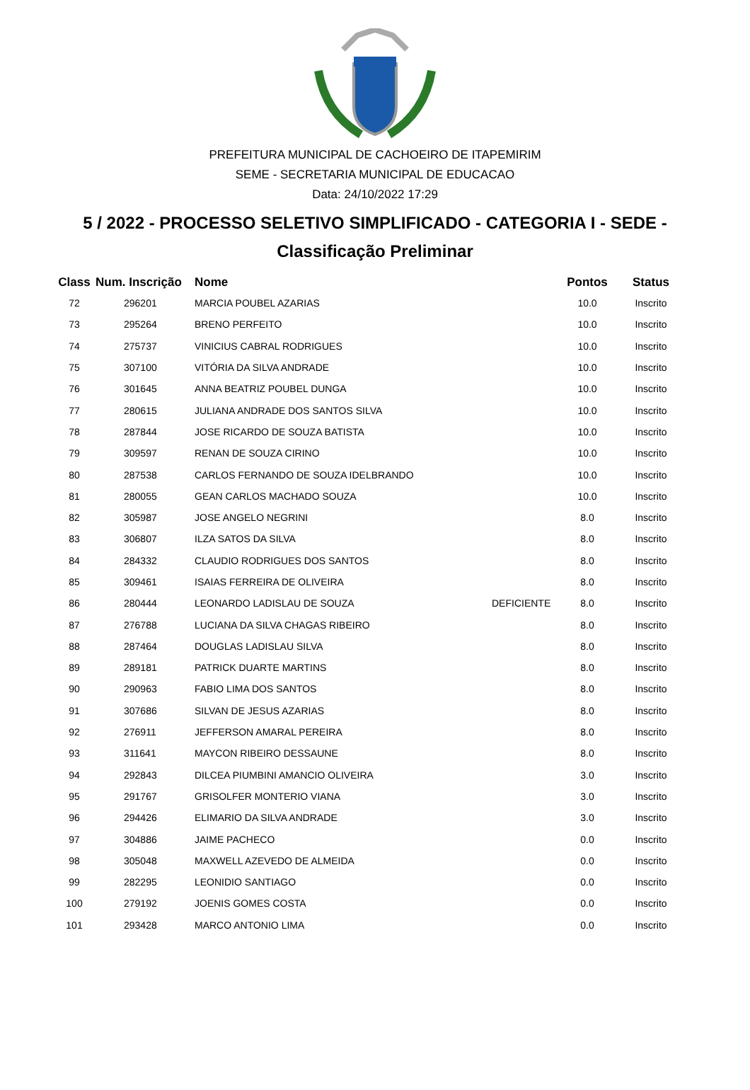PREFEITURA MUNICIPAL DE CACHOEIRO DE ITAPEMIRIM
SEME - SECRETARIA MUNICIPAL DE EDUCACAO
Data: 24/10/2022 17:29
5 / 2022 - PROCESSO SELETIVO SIMPLIFICADO - CATEGORIA I - SEDE -
Classificação Preliminar
| Class | Num. Inscrição | Nome | | Pontos | Status |
| --- | --- | --- | --- | --- | --- |
| 72 | 296201 | MARCIA POUBEL AZARIAS | | 10.0 | Inscrito |
| 73 | 295264 | BRENO PERFEITO | | 10.0 | Inscrito |
| 74 | 275737 | VINICIUS CABRAL RODRIGUES | | 10.0 | Inscrito |
| 75 | 307100 | VITÓRIA DA SILVA ANDRADE | | 10.0 | Inscrito |
| 76 | 301645 | ANNA BEATRIZ POUBEL DUNGA | | 10.0 | Inscrito |
| 77 | 280615 | JULIANA ANDRADE DOS SANTOS SILVA | | 10.0 | Inscrito |
| 78 | 287844 | JOSE RICARDO DE SOUZA BATISTA | | 10.0 | Inscrito |
| 79 | 309597 | RENAN DE SOUZA CIRINO | | 10.0 | Inscrito |
| 80 | 287538 | CARLOS FERNANDO DE SOUZA IDELBRANDO | | 10.0 | Inscrito |
| 81 | 280055 | GEAN CARLOS MACHADO SOUZA | | 10.0 | Inscrito |
| 82 | 305987 | JOSE ANGELO NEGRINI | | 8.0 | Inscrito |
| 83 | 306807 | ILZA SATOS DA SILVA | | 8.0 | Inscrito |
| 84 | 284332 | CLAUDIO RODRIGUES DOS SANTOS | | 8.0 | Inscrito |
| 85 | 309461 | ISAIAS FERREIRA DE OLIVEIRA | | 8.0 | Inscrito |
| 86 | 280444 | LEONARDO LADISLAU DE SOUZA | DEFICIENTE | 8.0 | Inscrito |
| 87 | 276788 | LUCIANA DA SILVA CHAGAS RIBEIRO | | 8.0 | Inscrito |
| 88 | 287464 | DOUGLAS LADISLAU SILVA | | 8.0 | Inscrito |
| 89 | 289181 | PATRICK DUARTE MARTINS | | 8.0 | Inscrito |
| 90 | 290963 | FABIO LIMA DOS SANTOS | | 8.0 | Inscrito |
| 91 | 307686 | SILVAN DE JESUS AZARIAS | | 8.0 | Inscrito |
| 92 | 276911 | JEFFERSON AMARAL PEREIRA | | 8.0 | Inscrito |
| 93 | 311641 | MAYCON RIBEIRO DESSAUNE | | 8.0 | Inscrito |
| 94 | 292843 | DILCEA PIUMBINI AMANCIO OLIVEIRA | | 3.0 | Inscrito |
| 95 | 291767 | GRISOLFER MONTERIO VIANA | | 3.0 | Inscrito |
| 96 | 294426 | ELIMARIO DA SILVA ANDRADE | | 3.0 | Inscrito |
| 97 | 304886 | JAIME PACHECO | | 0.0 | Inscrito |
| 98 | 305048 | MAXWELL AZEVEDO DE ALMEIDA | | 0.0 | Inscrito |
| 99 | 282295 | LEONIDIO SANTIAGO | | 0.0 | Inscrito |
| 100 | 279192 | JOENIS GOMES COSTA | | 0.0 | Inscrito |
| 101 | 293428 | MARCO ANTONIO LIMA | | 0.0 | Inscrito |